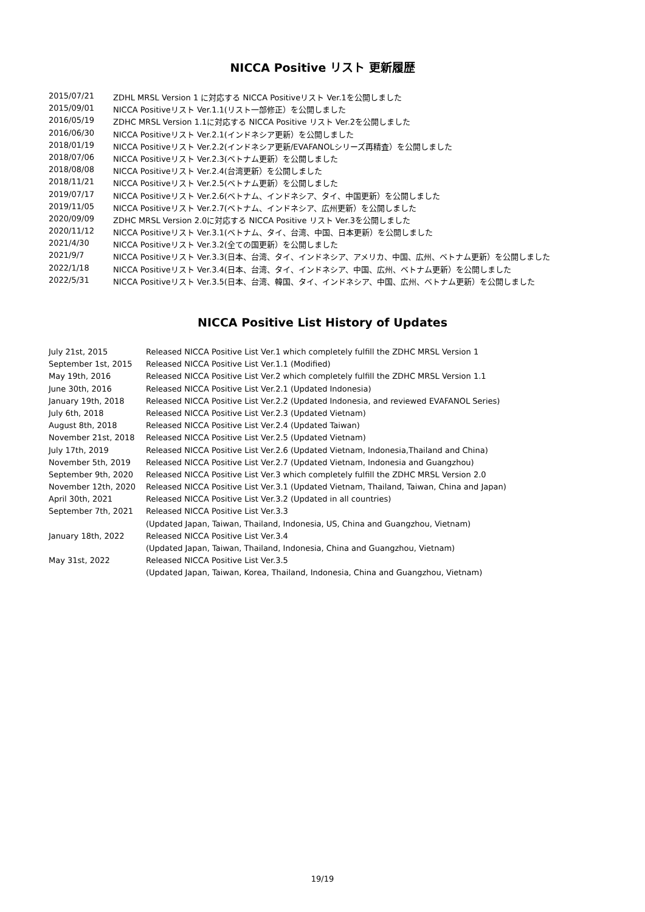NICCA Positive リスト 更新履歴
| 2015/07/21 | ZDHL MRSL Version 1 に対応する NICCA Positiveリスト Ver.1を公開しました |
| 2015/09/01 | NICCA Positiveリスト Ver.1.1(リスト一部修正）を公開しました |
| 2016/05/19 | ZDHC MRSL Version 1.1に対応する NICCA Positive リスト Ver.2を公開しました |
| 2016/06/30 | NICCA Positiveリスト Ver.2.1(インドネシア更新）を公開しました |
| 2018/01/19 | NICCA Positiveリスト Ver.2.2(インドネシア更新/EVAFANOLシリーズ再精査）を公開しました |
| 2018/07/06 | NICCA Positiveリスト Ver.2.3(ベトナム更新）を公開しました |
| 2018/08/08 | NICCA Positiveリスト Ver.2.4(台湾更新）を公開しました |
| 2018/11/21 | NICCA Positiveリスト Ver.2.5(ベトナム更新）を公開しました |
| 2019/07/17 | NICCA Positiveリスト Ver.2.6(ベトナム、インドネシア、タイ、中国更新）を公開しました |
| 2019/11/05 | NICCA Positiveリスト Ver.2.7(ベトナム、インドネシア、広州更新）を公開しました |
| 2020/09/09 | ZDHC MRSL Version 2.0に対応する NICCA Positive リスト Ver.3を公開しました |
| 2020/11/12 | NICCA Positiveリスト Ver.3.1(ベトナム、タイ、台湾、中国、日本更新）を公開しました |
| 2021/4/30 | NICCA Positiveリスト Ver.3.2(全ての国更新）を公開しました |
| 2021/9/7 | NICCA Positiveリスト Ver.3.3(日本、台湾、タイ、インドネシア、アメリカ、中国、広州、ベトナム更新）を公開しました |
| 2022/1/18 | NICCA Positiveリスト Ver.3.4(日本、台湾、タイ、インドネシア、中国、広州、ベトナム更新）を公開しました |
| 2022/5/31 | NICCA Positiveリスト Ver.3.5(日本、台湾、韓国、タイ、インドネシア、中国、広州、ベトナム更新）を公開しました |
NICCA Positive List History of Updates
| July 21st, 2015 | Released NICCA Positive List Ver.1 which completely fulfill the ZDHC MRSL Version 1 |
| September 1st, 2015 | Released NICCA Positive List Ver.1.1 (Modified) |
| May 19th, 2016 | Released NICCA Positive List Ver.2 which completely fulfill the ZDHC MRSL Version 1.1 |
| June 30th, 2016 | Released NICCA Positive List Ver.2.1 (Updated Indonesia) |
| January 19th, 2018 | Released NICCA Positive List Ver.2.2 (Updated Indonesia, and reviewed EVAFANOL Series) |
| July 6th, 2018 | Released NICCA Positive List Ver.2.3 (Updated Vietnam) |
| August 8th, 2018 | Released NICCA Positive List Ver.2.4 (Updated Taiwan) |
| November 21st, 2018 | Released NICCA Positive List Ver.2.5 (Updated Vietnam) |
| July 17th, 2019 | Released NICCA Positive List Ver.2.6 (Updated Vietnam, Indonesia,Thailand and China) |
| November 5th, 2019 | Released NICCA Positive List Ver.2.7 (Updated Vietnam, Indonesia and Guangzhou) |
| September 9th, 2020 | Released NICCA Positive List Ver.3 which completely fulfill the ZDHC MRSL Version 2.0 |
| November 12th, 2020 | Released NICCA Positive List Ver.3.1 (Updated Vietnam, Thailand, Taiwan, China and Japan) |
| April 30th, 2021 | Released NICCA Positive List Ver.3.2 (Updated in all countries) |
| September 7th, 2021 | Released NICCA Positive List Ver.3.3 |
| | (Updated Japan, Taiwan, Thailand, Indonesia, US, China and Guangzhou, Vietnam) |
| January 18th, 2022 | Released NICCA Positive List Ver.3.4 |
| | (Updated Japan, Taiwan, Thailand, Indonesia, China and Guangzhou, Vietnam) |
| May 31st, 2022 | Released NICCA Positive List Ver.3.5 |
| | (Updated Japan, Taiwan, Korea, Thailand, Indonesia, China and Guangzhou, Vietnam) |
19/19